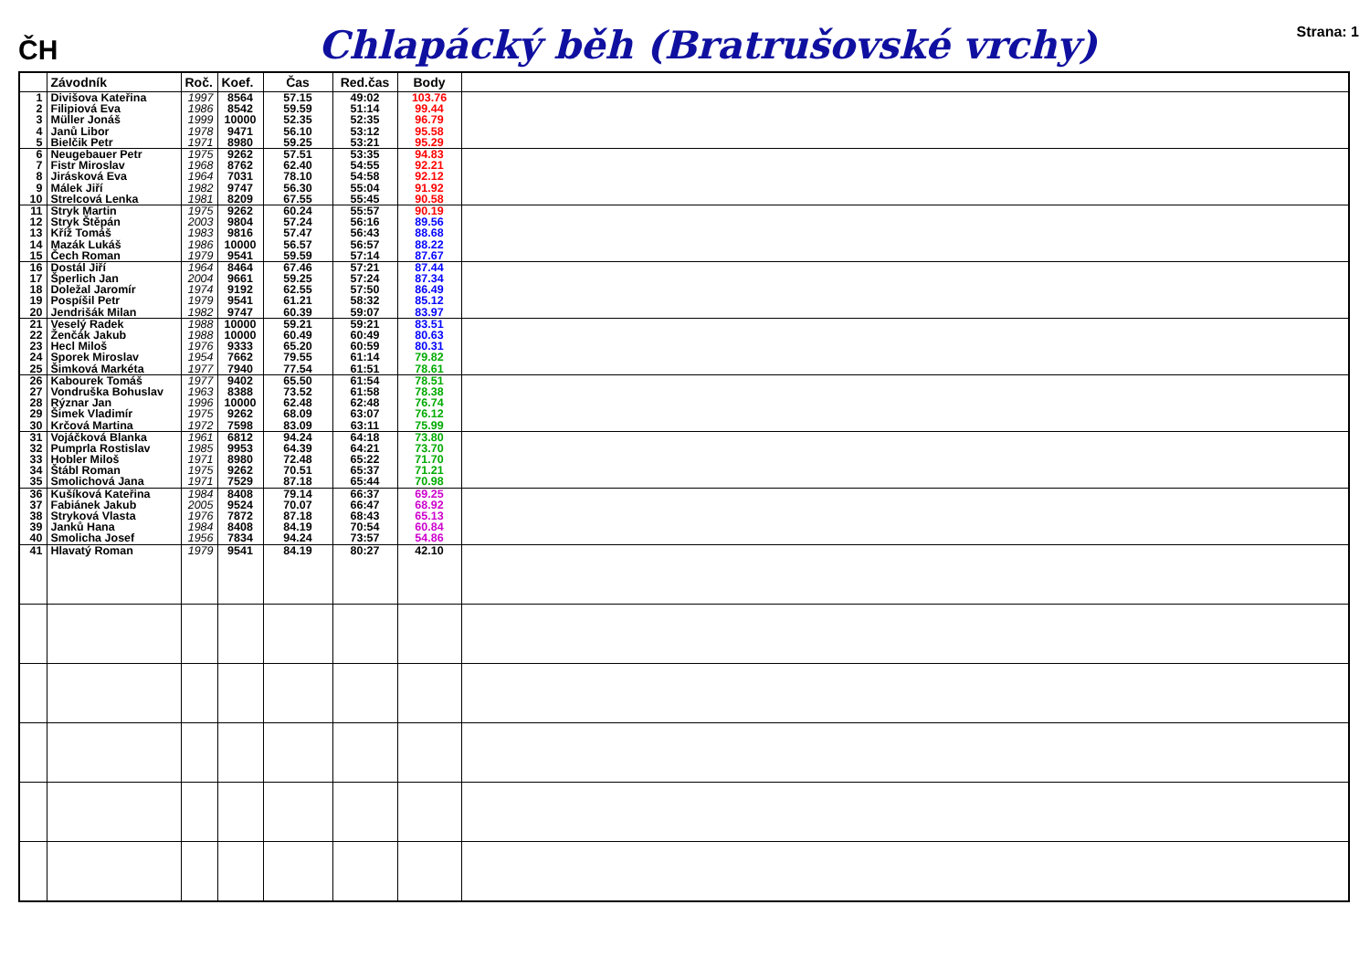ČH
Chlapácký běh (Bratrušovské vrchy)
Strana: 1
| | Závodník | Roč. | Koef. | Čas | Red.čas | Body | |
| --- | --- | --- | --- | --- | --- | --- | --- |
| 1 | Divišova Kateřina | 1997 | 8564 | 57.15 | 49:02 | 103.76 | |
| 2 | Filipiová Eva | 1986 | 8542 | 59.59 | 51:14 | 99.44 | |
| 3 | Müller Jonáš | 1999 | 10000 | 52.35 | 52:35 | 96.79 | |
| 4 | Janů Libor | 1978 | 9471 | 56.10 | 53:12 | 95.58 | |
| 5 | Bielčik Petr | 1971 | 8980 | 59.25 | 53:21 | 95.29 | |
| 6 | Neugebauer Petr | 1975 | 9262 | 57.51 | 53:35 | 94.83 | |
| 7 | Fistr Miroslav | 1968 | 8762 | 62.40 | 54:55 | 92.21 | |
| 8 | Jirásková Eva | 1964 | 7031 | 78.10 | 54:58 | 92.12 | |
| 9 | Málek Jiří | 1982 | 9747 | 56.30 | 55:04 | 91.92 | |
| 10 | Strelcová Lenka | 1981 | 8209 | 67.55 | 55:45 | 90.58 | |
| 11 | Stryk Martin | 1975 | 9262 | 60.24 | 55:57 | 90.19 | |
| 12 | Stryk Štěpán | 2003 | 9804 | 57.24 | 56:16 | 89.56 | |
| 13 | Kříž Tomáš | 1983 | 9816 | 57.47 | 56:43 | 88.68 | |
| 14 | Mazák Lukáš | 1986 | 10000 | 56.57 | 56:57 | 88.22 | |
| 15 | Čech Roman | 1979 | 9541 | 59.59 | 57:14 | 87.67 | |
| 16 | Dostál Jiří | 1964 | 8464 | 67.46 | 57:21 | 87.44 | |
| 17 | Šperlich Jan | 2004 | 9661 | 59.25 | 57:24 | 87.34 | |
| 18 | Doležal Jaromír | 1974 | 9192 | 62.55 | 57:50 | 86.49 | |
| 19 | Pospíšil Petr | 1979 | 9541 | 61.21 | 58:32 | 85.12 | |
| 20 | Jendrišák Milan | 1982 | 9747 | 60.39 | 59:07 | 83.97 | |
| 21 | Veselý Radek | 1988 | 10000 | 59.21 | 59:21 | 83.51 | |
| 22 | Ženčák Jakub | 1988 | 10000 | 60.49 | 60:49 | 80.63 | |
| 23 | Hecl Miloš | 1976 | 9333 | 65.20 | 60:59 | 80.31 | |
| 24 | Sporek Miroslav | 1954 | 7662 | 79.55 | 61:14 | 79.82 | |
| 25 | Šimková Markéta | 1977 | 7940 | 77.54 | 61:51 | 78.61 | |
| 26 | Kabourek Tomáš | 1977 | 9402 | 65.50 | 61:54 | 78.51 | |
| 27 | Vondruška Bohuslav | 1963 | 8388 | 73.52 | 61:58 | 78.38 | |
| 28 | Rýznar Jan | 1996 | 10000 | 62.48 | 62:48 | 76.74 | |
| 29 | Šimek Vladimír | 1975 | 9262 | 68.09 | 63:07 | 76.12 | |
| 30 | Krčová Martina | 1972 | 7598 | 83.09 | 63:11 | 75.99 | |
| 31 | Vojáčková Blanka | 1961 | 6812 | 94.24 | 64:18 | 73.80 | |
| 32 | Pumprla Rostislav | 1985 | 9953 | 64.39 | 64:21 | 73.70 | |
| 33 | Hobler Miloš | 1971 | 8980 | 72.48 | 65:22 | 71.70 | |
| 34 | Štábl Roman | 1975 | 9262 | 70.51 | 65:37 | 71.21 | |
| 35 | Smolichová Jana | 1971 | 7529 | 87.18 | 65:44 | 70.98 | |
| 36 | Kušíková Kateřina | 1984 | 8408 | 79.14 | 66:37 | 69.25 | |
| 37 | Fabiánek Jakub | 2005 | 9524 | 70.07 | 66:47 | 68.92 | |
| 38 | Stryková Vlasta | 1976 | 7872 | 87.18 | 68:43 | 65.13 | |
| 39 | Janků Hana | 1984 | 8408 | 84.19 | 70:54 | 60.84 | |
| 40 | Smolicha Josef | 1956 | 7834 | 94.24 | 73:57 | 54.86 | |
| 41 | Hlavatý Roman | 1979 | 9541 | 84.19 | 80:27 | 42.10 | |